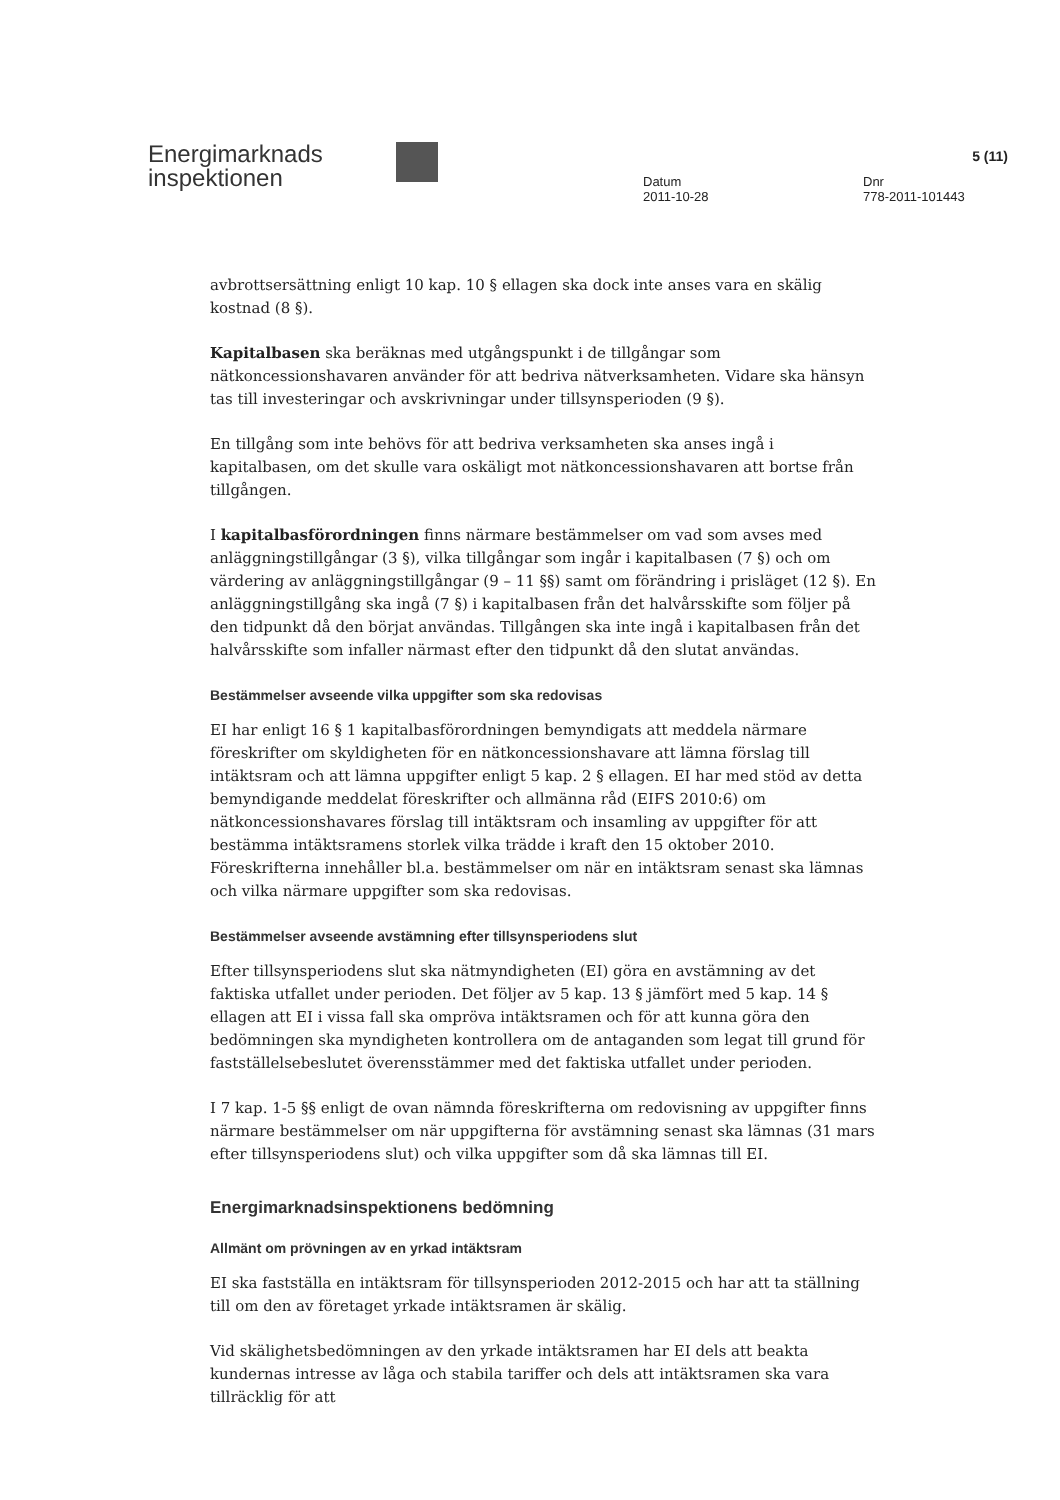Energimarknads
inspektionen
Datum
2011-10-28
Dnr
778-2011-101443
5 (11)
avbrottsersättning enligt 10 kap. 10 § ellagen ska dock inte anses vara en skälig kostnad (8 §).
Kapitalbasen ska beräknas med utgångspunkt i de tillgångar som nätkoncessionshavaren använder för att bedriva nätverksamheten. Vidare ska hänsyn tas till investeringar och avskrivningar under tillsynsperioden (9 §).
En tillgång som inte behövs för att bedriva verksamheten ska anses ingå i kapitalbasen, om det skulle vara oskäligt mot nätkoncessionshavaren att bortse från tillgången.
I kapitalbasförordningen finns närmare bestämmelser om vad som avses med anläggningstillgångar (3 §), vilka tillgångar som ingår i kapitalbasen (7 §) och om värdering av anläggningstillgångar (9 – 11 §§) samt om förändring i prisläget (12 §). En anläggningstillgång ska ingå (7 §) i kapitalbasen från det halvårsskifte som följer på den tidpunkt då den börjat användas. Tillgången ska inte ingå i kapitalbasen från det halvårsskifte som infaller närmast efter den tidpunkt då den slutat användas.
Bestämmelser avseende vilka uppgifter som ska redovisas
EI har enligt 16 § 1 kapitalbasförordningen bemyndigats att meddela närmare föreskrifter om skyldigheten för en nätkoncessionshavare att lämna förslag till intäktsram och att lämna uppgifter enligt 5 kap. 2 § ellagen. EI har med stöd av detta bemyndigande meddelat föreskrifter och allmänna råd (EIFS 2010:6) om nätkoncessionshavares förslag till intäktsram och insamling av uppgifter för att bestämma intäktsramens storlek vilka trädde i kraft den 15 oktober 2010. Föreskrifterna innehåller bl.a. bestämmelser om när en intäktsram senast ska lämnas och vilka närmare uppgifter som ska redovisas.
Bestämmelser avseende avstämning efter tillsynsperiodens slut
Efter tillsynsperiodens slut ska nätmyndigheten (EI) göra en avstämning av det faktiska utfallet under perioden. Det följer av 5 kap. 13 § jämfört med 5 kap. 14 § ellagen att EI i vissa fall ska ompröva intäktsramen och för att kunna göra den bedömningen ska myndigheten kontrollera om de antaganden som legat till grund för fastställelsebeslutet överensstämmer med det faktiska utfallet under perioden.
I 7 kap. 1-5 §§ enligt de ovan nämnda föreskrifterna om redovisning av uppgifter finns närmare bestämmelser om när uppgifterna för avstämning senast ska lämnas (31 mars efter tillsynsperiodens slut) och vilka uppgifter som då ska lämnas till EI.
Energimarknadsinspektionens bedömning
Allmänt om prövningen av en yrkad intäktsram
EI ska fastställa en intäktsram för tillsynsperioden 2012-2015 och har att ta ställning till om den av företaget yrkade intäktsramen är skälig.
Vid skälighetsbedömningen av den yrkade intäktsramen har EI dels att beakta kundernas intresse av låga och stabila tariffer och dels att intäktsramen ska vara tillräcklig för att